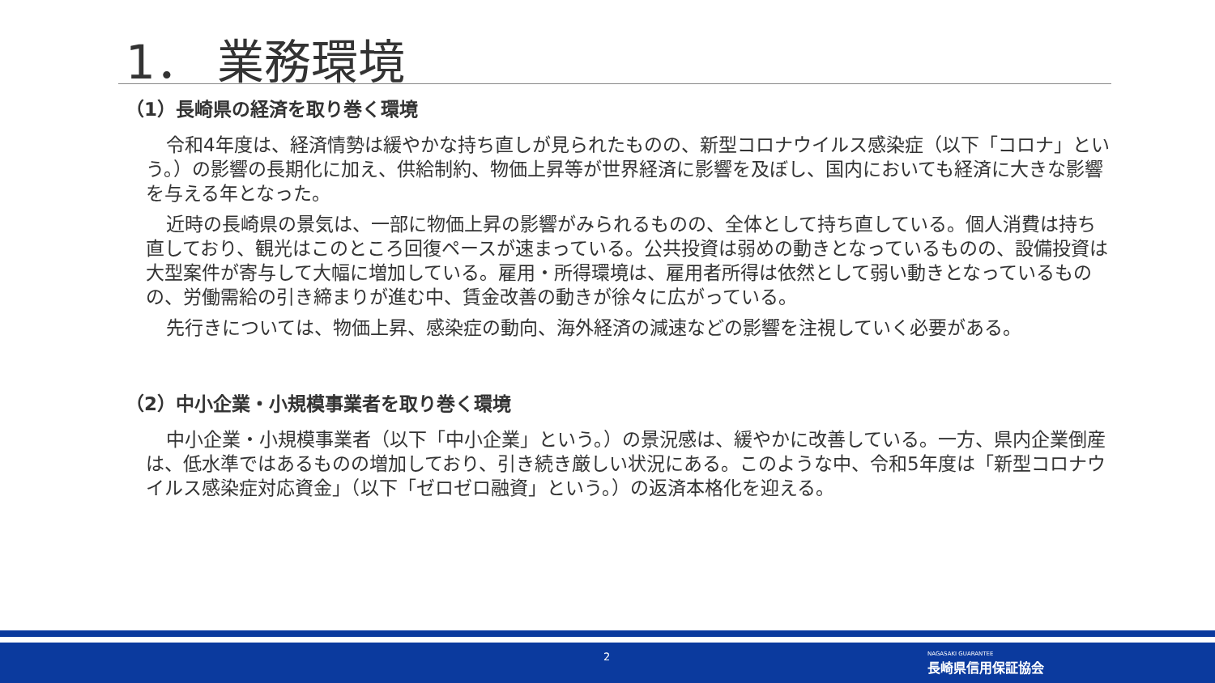1． 業務環境
（1）長崎県の経済を取り巻く環境
令和4年度は、経済情勢は緩やかな持ち直しが見られたものの、新型コロナウイルス感染症（以下「コロナ」という。）の影響の長期化に加え、供給制約、物価上昇等が世界経済に影響を及ぼし、国内においても経済に大きな影響を与える年となった。
近時の長崎県の景気は、一部に物価上昇の影響がみられるものの、全体として持ち直している。個人消費は持ち直しており、観光はこのところ回復ペースが速まっている。公共投資は弱めの動きとなっているものの、設備投資は大型案件が寄与して大幅に増加している。雇用・所得環境は、雇用者所得は依然として弱い動きとなっているものの、労働需給の引き締まりが進む中、賃金改善の動きが徐々に広がっている。
先行きについては、物価上昇、感染症の動向、海外経済の減速などの影響を注視していく必要がある。
（2）中小企業・小規模事業者を取り巻く環境
中小企業・小規模事業者（以下「中小企業」という。）の景況感は、緩やかに改善している。一方、県内企業倒産は、低水準ではあるものの増加しており、引き続き厳しい状況にある。このような中、令和5年度は「新型コロナウイルス感染症対応資金」（以下「ゼロゼロ融資」という。）の返済本格化を迎える。
2
NAGASAKI GUARANTEE
長崎県信用保証協会